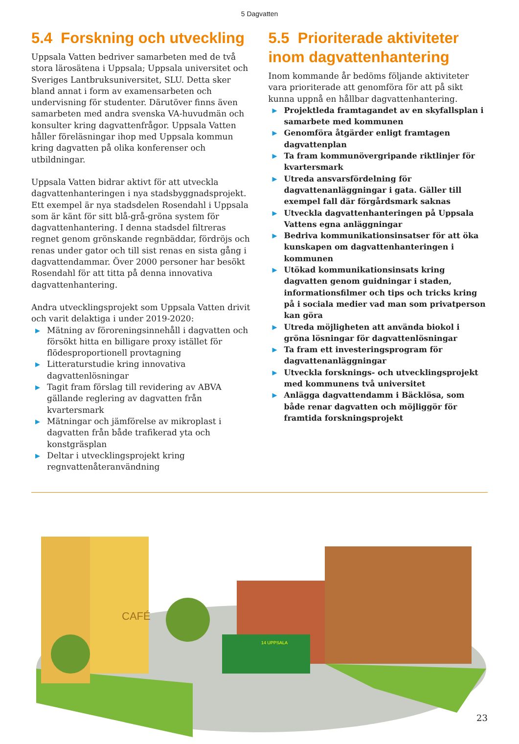5 Dagvatten
5.4 Forskning och utveckling
Uppsala Vatten bedriver samarbeten med de två stora lärosätena i Uppsala; Uppsala universitet och Sveriges Lantbruksuniversitet, SLU. Detta sker bland annat i form av examensarbeten och undervisning för studenter. Därutöver finns även samarbeten med andra svenska VA-huvudmän och konsulter kring dagvattenfrågor. Uppsala Vatten håller föreläsningar ihop med Uppsala kommun kring dagvatten på olika konferenser och utbildningar.
Uppsala Vatten bidrar aktivt för att utveckla dagvattenhanteringen i nya stadsbyggnadsprojekt. Ett exempel är nya stadsdelen Rosendahl i Uppsala som är känt för sitt blå-grå-gröna system för dagvattenhantering. I denna stadsdel filtreras regnet genom grönskande regnbäddar, fördröjs och renas under gator och till sist renas en sista gång i dagvattendammar. Över 2000 personer har besökt Rosendahl för att titta på denna innovativa dagvattenhantering.
Andra utvecklingsprojekt som Uppsala Vatten drivit och varit delaktiga i under 2019-2020:
▶ Mätning av föroreningsinnehåll i dagvatten och försökt hitta en billigare proxy istället för flödesproportionell provtagning
▶ Litteraturstudie kring innovativa dagvattenlösningar
▶ Tagit fram förslag till revidering av ABVA gällande reglering av dagvatten från kvartersmark
▶ Mätningar och jämförelse av mikroplast i dagvatten från både trafikerad yta och konstgräsplan
▶ Deltar i utvecklingsprojekt kring regnvattenåteranvändning
5.5 Prioriterade aktiviteter inom dagvattenhantering
Inom kommande år bedöms följande aktiviteter vara prioriterade att genomföra för att på sikt kunna uppnå en hållbar dagvattenhantering.
▶ Projektleda framtagandet av en skyfallsplan i samarbete med kommunen
▶ Genomföra åtgärder enligt framtagen dagvattenplan
▶ Ta fram kommunövergripande riktlinjer för kvartersmark
▶ Utreda ansvarsfördelning för dagvattenanläggningar i gata. Gäller till exempel fall där förgårdsmark saknas
▶ Utveckla dagvattenhanteringen på Uppsala Vattens egna anläggningar
▶ Bedriva kommunikationsinsatser för att öka kunskapen om dagvattenhanteringen i kommunen
▶ Utökad kommunikationsinsats kring dagvatten genom guidningar i staden, informationsfilmer och tips och tricks kring på i sociala medier vad man som privatperson kan göra
▶ Utreda möjligheten att använda biokol i gröna lösningar för dagvattenlösningar
▶ Ta fram ett investeringsprogram för dagvattenanläggningar
▶ Utveckla forsknings- och utvecklingsprojekt med kommunens två universitet
▶ Anlägga dagvattendamm i Bäcklösa, som både renar dagvatten och möjliggör för framtida forskningsprojekt
14 UPPSALA
CAFÉ
23